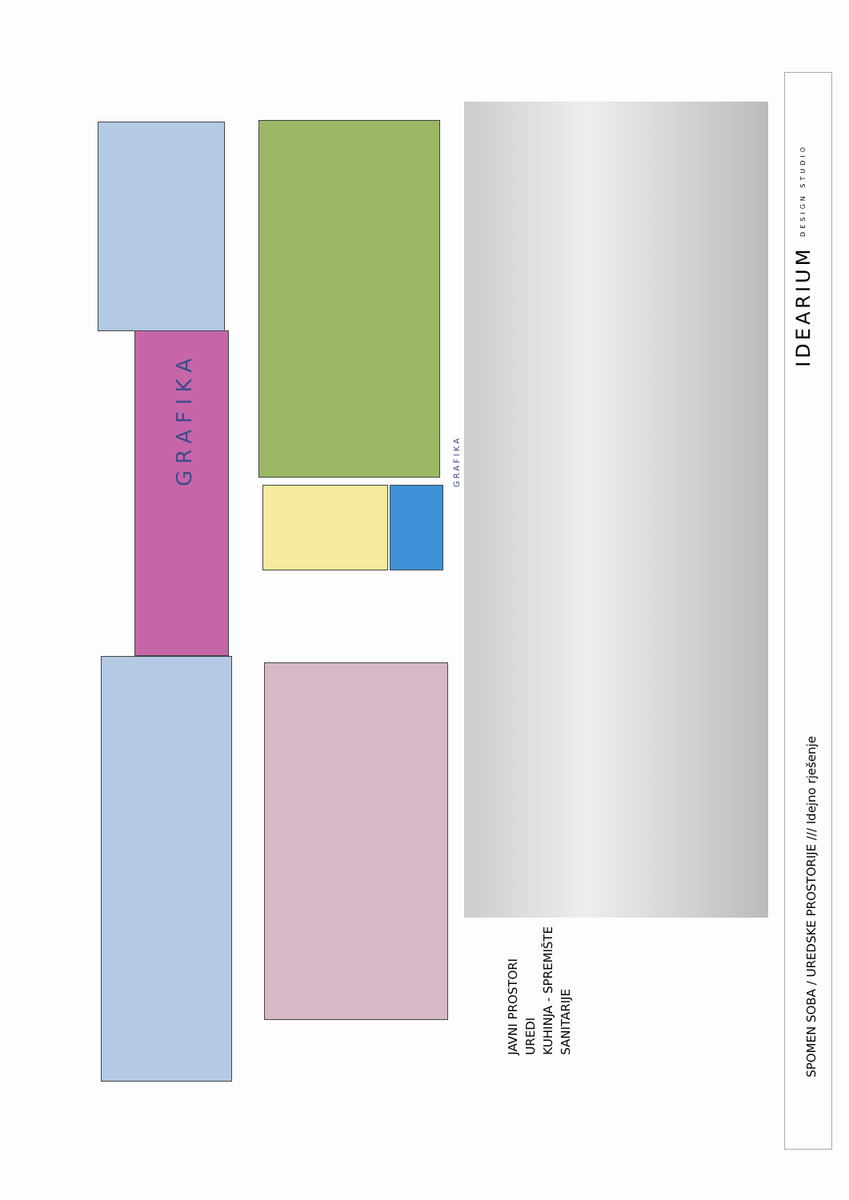GRAFIKA
GRAFIKA
JAVNI PROSTORI
UREDI
KUHINJA - SPREMIŠTE
SANITARIJE
IDEARIUM DESIGN STUDIO
SPOMEN SOBA / UREDSKE PROSTORIJE /// Idejno rješenje